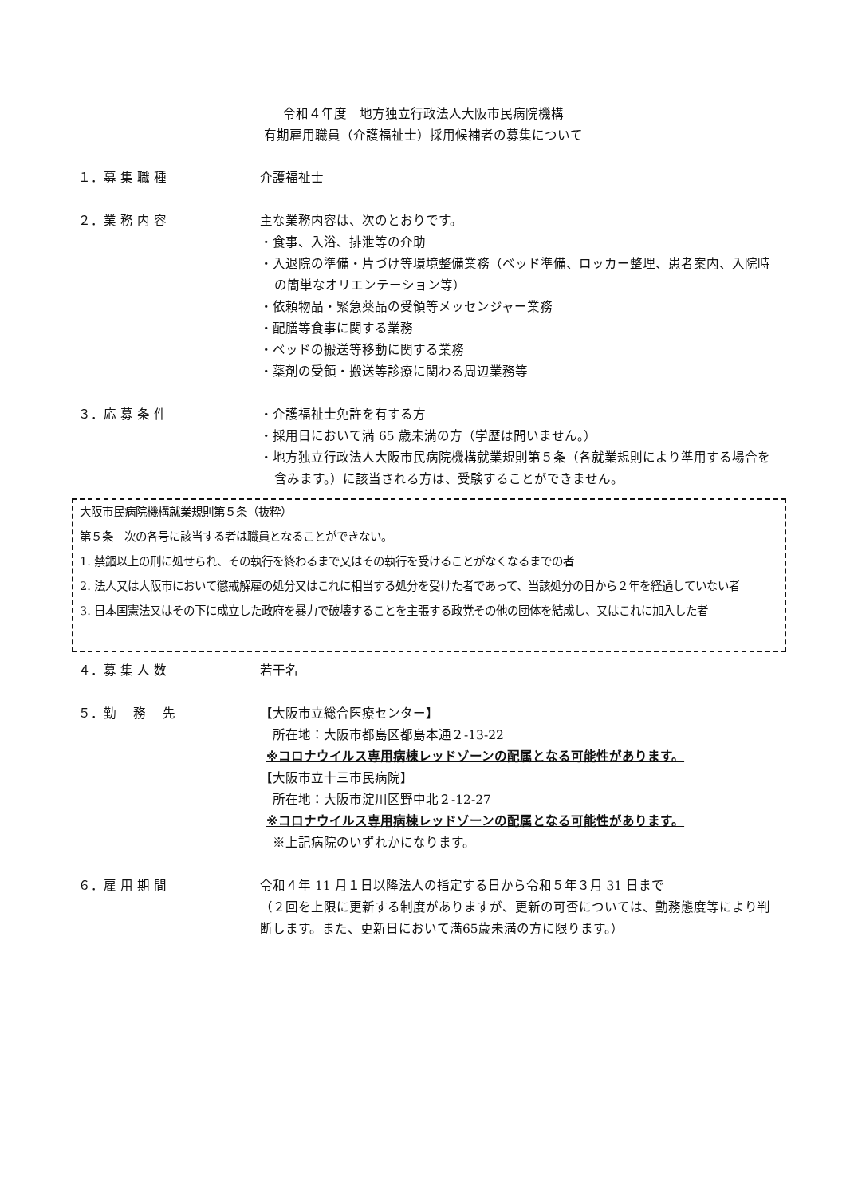令和４年度　地方独立行政法人大阪市民病院機構
有期雇用職員（介護福祉士）採用候補者の募集について
１．募 集 職 種 介護福祉士
２．業 務 内 容 主な業務内容は、次のとおりです。
・食事、入浴、排泄等の介助
・入退院の準備・片づけ等環境整備業務（ベッド準備、ロッカー整理、患者案内、入院時の簡単なオリエンテーション等）
・依頼物品・緊急薬品の受領等メッセンジャー業務
・配膳等食事に関する業務
・ベッドの搬送等移動に関する業務
・薬剤の受領・搬送等診療に関わる周辺業務等
３．応 募 条 件 ・介護福祉士免許を有する方
・採用日において満 65 歳未満の方（学歴は問いません。）
・地方独立行政法人大阪市民病院機構就業規則第５条（各就業規則により準用する場合を含みます。）に該当される方は、受験することができません。
大阪市民病院機構就業規則第５条（抜粋）
第５条　次の各号に該当する者は職員となることができない。
1. 禁錮以上の刑に処せられ、その執行を終わるまで又はその執行を受けることがなくなるまでの者
2. 法人又は大阪市において懲戒解雇の処分又はこれに相当する処分を受けた者であって、当該処分の日から２年を経過していない者
3. 日本国憲法又はその下に成立した政府を暴力で破壊することを主張する政党その他の団体を結成し、又はこれに加入した者
４．募 集 人 数 若干名
５．勤　 務　 先 【大阪市立総合医療センター】
　所在地：大阪市都島区都島本通２-13-22
※コロナウイルス専用病棟レッドゾーンの配属となる可能性があります。
【大阪市立十三市民病院】
　所在地：大阪市淀川区野中北２-12-27
※コロナウイルス専用病棟レッドゾーンの配属となる可能性があります。
　※上記病院のいずれかになります。
６．雇 用 期 間 令和４年 11 月１日以降法人の指定する日から令和５年３月 31 日まで
（２回を上限に更新する制度がありますが、更新の可否については、勤務態度等により判断します。また、更新日において満65歳未満の方に限ります。）